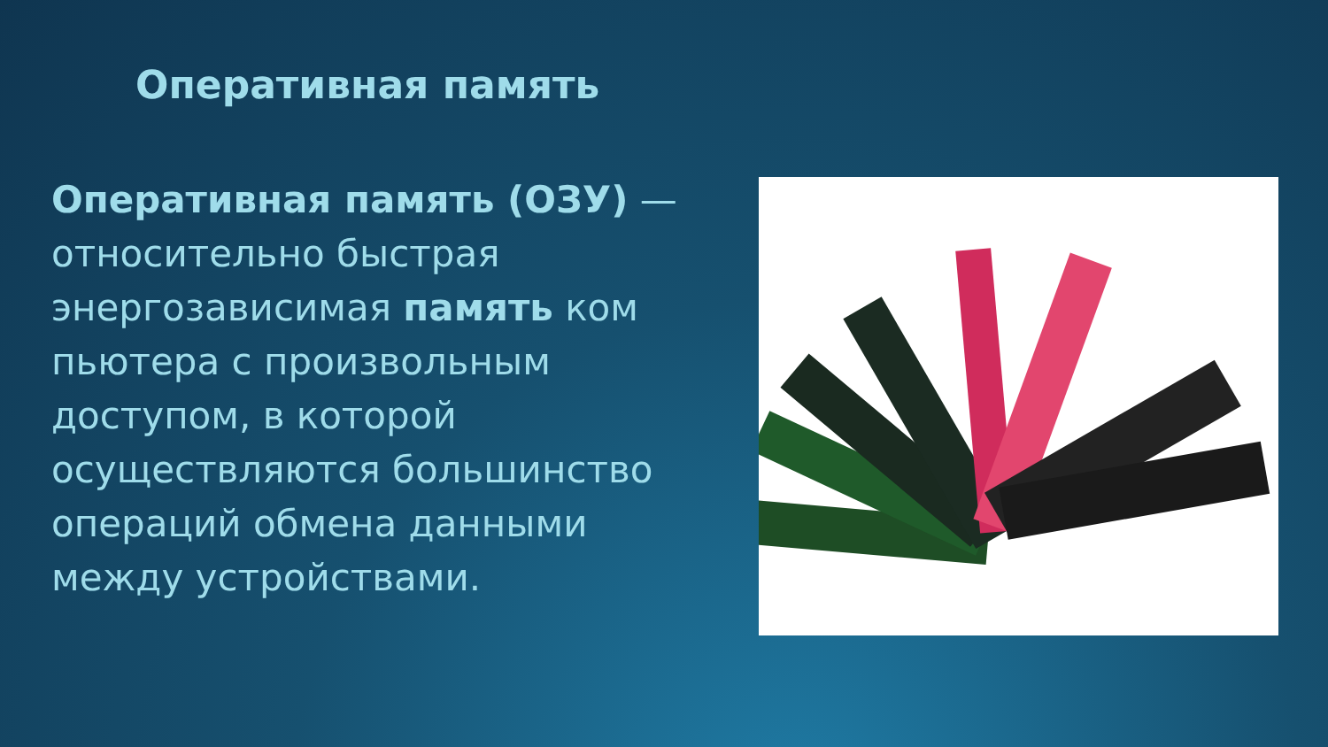Оперативная память
Оперативная память (ОЗУ) — относительно быстрая энергозависимая память ком пьютера с произвольным доступом, в которой осуществляются большинство операций обмена данными между устройствами.